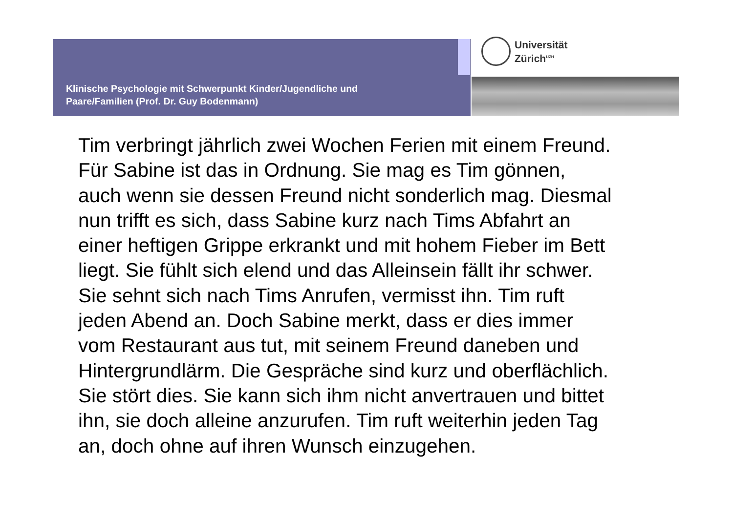Klinische Psychologie mit Schwerpunkt Kinder/Jugendliche und
Paare/Familien (Prof. Dr. Guy Bodenmann)
Universität
Zürich<sup>UZH</sup>
Tim verbringt jährlich zwei Wochen Ferien mit einem Freund.
Für Sabine ist das in Ordnung. Sie mag es Tim gönnen,
auch wenn sie dessen Freund nicht sonderlich mag. Diesmal
nun trifft es sich, dass Sabine kurz nach Tims Abfahrt an
einer heftigen Grippe erkrankt und mit hohem Fieber im Bett
liegt. Sie fühlt sich elend und das Alleinsein fällt ihr schwer.
Sie sehnt sich nach Tims Anrufen, vermisst ihn. Tim ruft
jeden Abend an. Doch Sabine merkt, dass er dies immer
vom Restaurant aus tut, mit seinem Freund daneben und
Hintergrundlärm. Die Gespräche sind kurz und oberflächlich.
Sie stört dies. Sie kann sich ihm nicht anvertrauen und bittet
ihn, sie doch alleine anzurufen. Tim ruft weiterhin jeden Tag
an, doch ohne auf ihren Wunsch einzugehen.